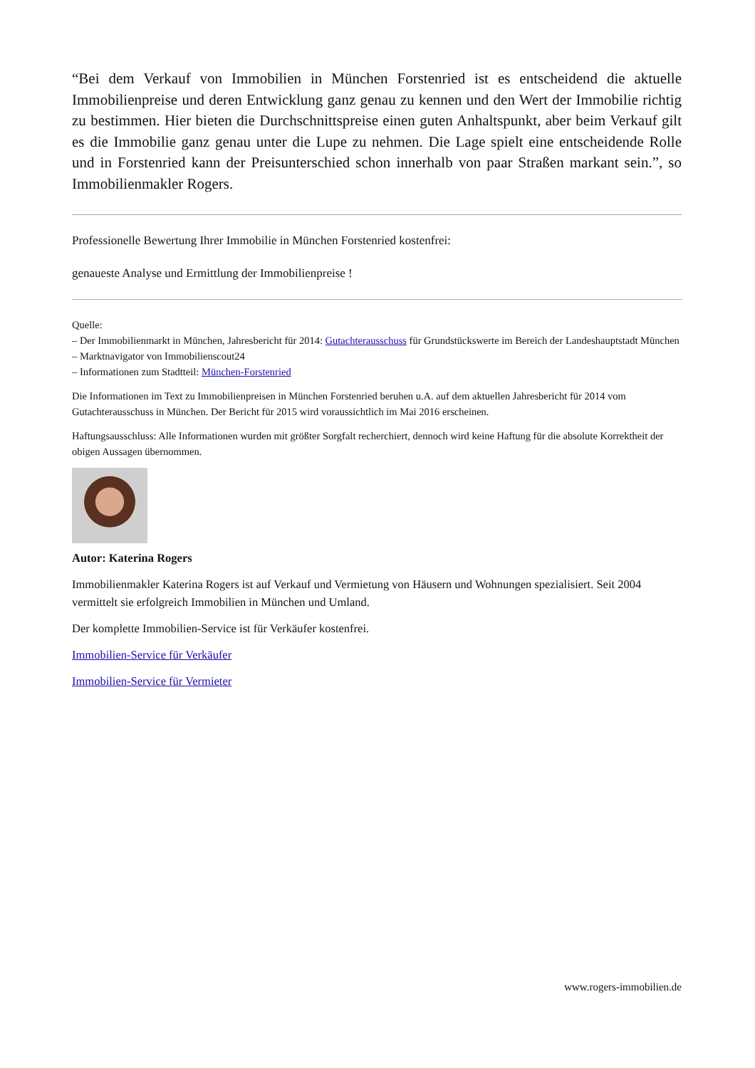“Bei dem Verkauf von Immobilien in München Forstenried ist es entscheidend die aktuelle Immobilienpreise und deren Entwicklung ganz genau zu kennen und den Wert der Immobilie richtig zu bestimmen. Hier bieten die Durchschnittspreise einen guten Anhaltspunkt, aber beim Verkauf gilt es die Immobilie ganz genau unter die Lupe zu nehmen. Die Lage spielt eine entscheidende Rolle und in Forstenried kann der Preisunterschied schon innerhalb von paar Straßen markant sein.”, so Immobilienmakler Rogers.
Professionelle Bewertung Ihrer Immobilie in München Forstenried kostenfrei:
genaueste Analyse und Ermittlung der Immobilienpreise !
Quelle:
– Der Immobilienmarkt in München, Jahresbericht für 2014: Gutachterausschuss für Grundstückswerte im Bereich der Landeshauptstadt München
– Marktnavigator von Immobilienscout24
– Informationen zum Stadtteil: München-Forstenried
Die Informationen im Text zu Immobilienpreisen in München Forstenried beruhen u.A. auf dem aktuellen Jahresbericht für 2014 vom Gutachterausschuss in München. Der Bericht für 2015 wird voraussichtlich im Mai 2016 erscheinen.
Haftungsausschluss: Alle Informationen wurden mit größter Sorgfalt recherchiert, dennoch wird keine Haftung für die absolute Korrektheit der obigen Aussagen übernommen.
Autor: Katerina Rogers
Immobilienmakler Katerina Rogers ist auf Verkauf und Vermietung von Häusern und Wohnungen spezialisiert. Seit 2004 vermittelt sie erfolgreich Immobilien in München und Umland.
Der komplette Immobilien-Service ist für Verkäufer kostenfrei.
Immobilien-Service für Verkäufer
Immobilien-Service für Vermieter
www.rogers-immobilien.de